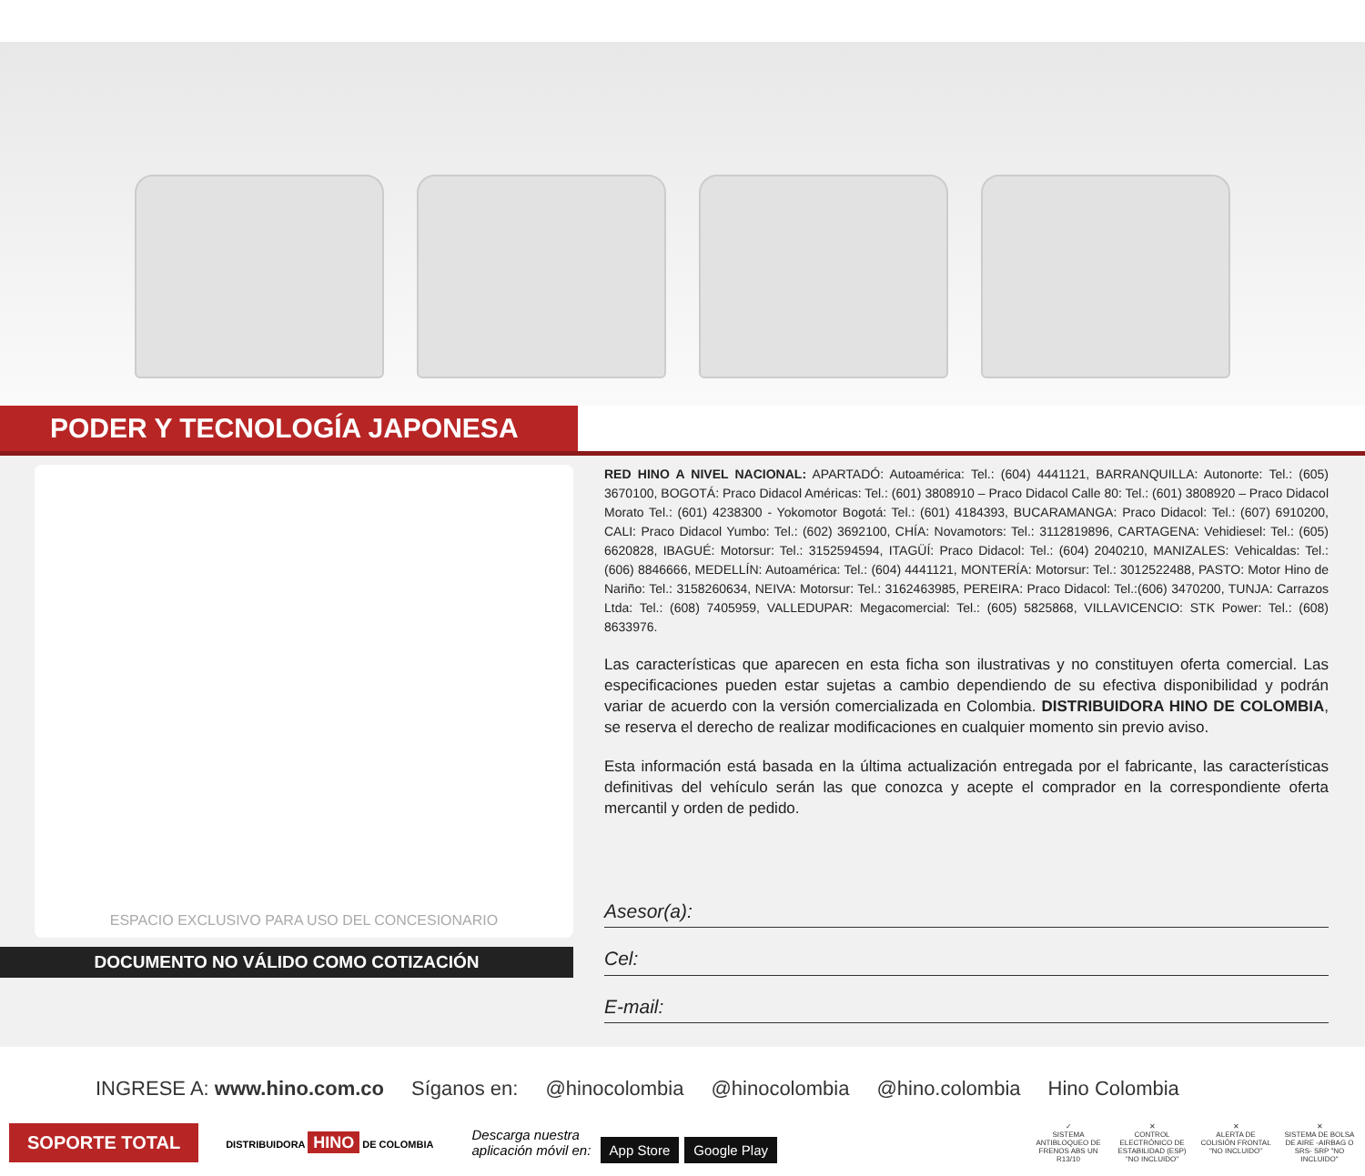PODER Y TECNOLOGÍA JAPONESA
ESPACIO EXCLUSIVO PARA USO DEL CONCESIONARIO
DOCUMENTO NO VÁLIDO COMO COTIZACIÓN
RED HINO A NIVEL NACIONAL: APARTADÓ: Autoamérica: Tel.: (604) 4441121, BARRANQUILLA: Autonorte: Tel.: (605) 3670100, BOGOTÁ: Praco Didacol Américas: Tel.: (601) 3808910 – Praco Didacol Calle 80: Tel.: (601) 3808920 – Praco Didacol Morato Tel.: (601) 4238300 - Yokomotor Bogotá: Tel.: (601) 4184393, BUCARAMANGA: Praco Didacol: Tel.: (607) 6910200, CALI: Praco Didacol Yumbo: Tel.: (602) 3692100, CHÍA: Novamotors: Tel.: 3112819896, CARTAGENA: Vehidiesel: Tel.: (605) 6620828, IBAGUÉ: Motorsur: Tel.: 3152594594, ITAGÜÍ: Praco Didacol: Tel.: (604) 2040210, MANIZALES: Vehicaldas: Tel.: (606) 8846666, MEDELLÍN: Autoamérica: Tel.: (604) 4441121, MONTERÍA: Motorsur: Tel.: 3012522488, PASTO: Motor Hino de Nariño: Tel.: 3158260634, NEIVA: Motorsur: Tel.: 3162463985, PEREIRA: Praco Didacol: Tel.:(606) 3470200, TUNJA: Carrazos Ltda: Tel.: (608) 7405959, VALLEDUPAR: Megacomercial: Tel.: (605) 5825868, VILLAVICENCIO: STK Power: Tel.: (608) 8633976.
Las características que aparecen en esta ficha son ilustrativas y no constituyen oferta comercial. Las especificaciones pueden estar sujetas a cambio dependiendo de su efectiva disponibilidad y podrán variar de acuerdo con la versión comercializada en Colombia. DISTRIBUIDORA HINO DE COLOMBIA, se reserva el derecho de realizar modificaciones en cualquier momento sin previo aviso.
Esta información está basada en la última actualización entregada por el fabricante, las características definitivas del vehículo serán las que conozca y acepte el comprador en la correspondiente oferta mercantil y orden de pedido.
Asesor(a):
Cel:
E-mail:
INGRESE A: www.hino.com.co Síganos en: @hinocolombia @hinocolombia @hino.colombia Hino Colombia
SOPORTE TOTAL
DISTRIBUIDORA HINO DE COLOMBIA
Descarga nuestra
aplicación móvil en: App Store Google Play
✓
SISTEMA ANTIBLOQUEO DE FRENOS ABS UN R13/10
✕
CONTROL ELECTRÓNICO DE ESTABILIDAD (ESP) "NO INCLUIDO"
✕
ALERTA DE COLISIÓN FRONTAL "NO INCLUIDO"
✕
SISTEMA DE BOLSA DE AIRE -AIRBAG O SRS- SRP "NO INCLUIDO"